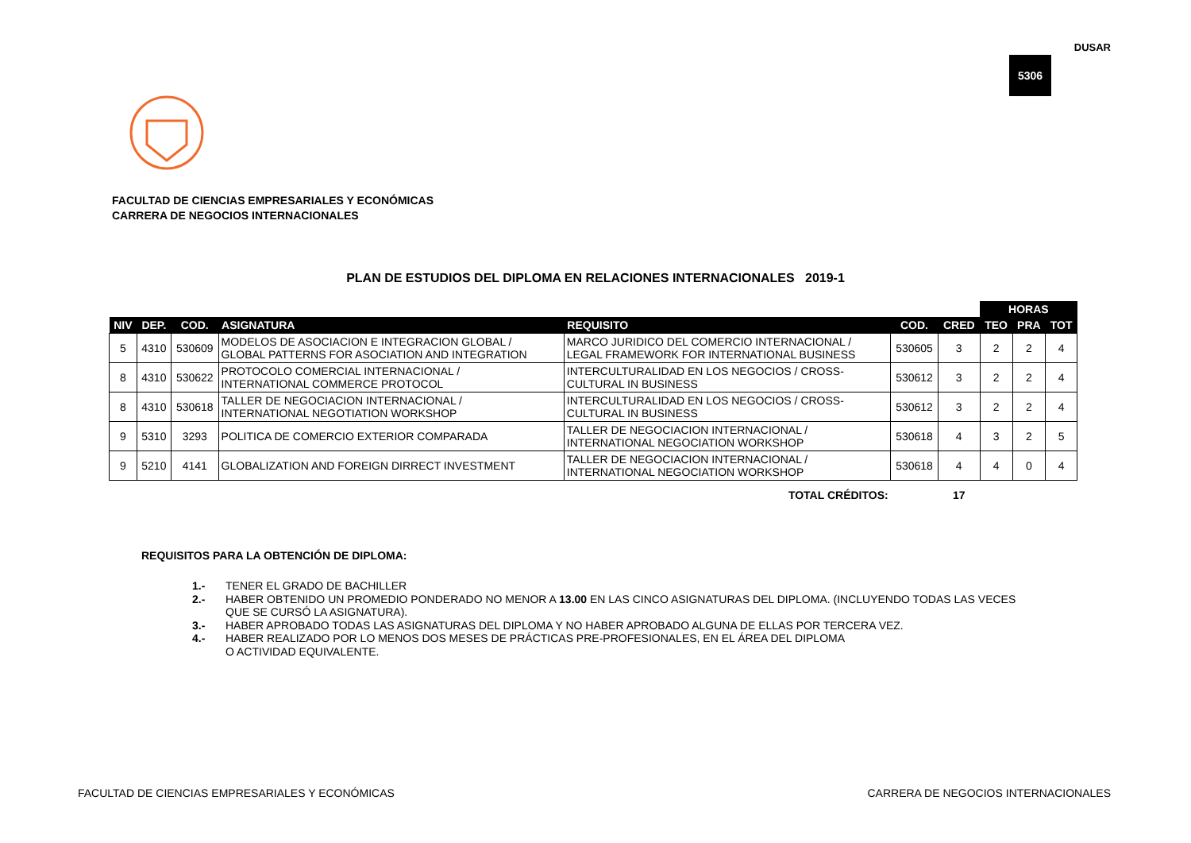DUSAR
5306
FACULTAD DE CIENCIAS EMPRESARIALES Y ECONÓMICAS
CARRERA DE NEGOCIOS INTERNACIONALES
PLAN DE ESTUDIOS DEL DIPLOMA EN RELACIONES INTERNACIONALES 2019-1
| | | | | | | | HORAS | | |
| --- | --- | --- | --- | --- | --- | --- | --- | --- | --- |
| NIV | DEP. | COD. | ASIGNATURA | REQUISITO | COD. | CRED | TEO | PRA | TOT |
| 5 | 4310 | 530609 | MODELOS DE ASOCIACION E INTEGRACION GLOBAL / GLOBAL PATTERNS FOR ASOCIATION AND INTEGRATION | MARCO JURIDICO DEL COMERCIO INTERNACIONAL / LEGAL FRAMEWORK FOR INTERNATIONAL BUSINESS | 530605 | 3 | 2 | 2 | 4 |
| 8 | 4310 | 530622 | PROTOCOLO COMERCIAL INTERNACIONAL / INTERNATIONAL COMMERCE PROTOCOL | INTERCULTURALIDAD EN LOS NEGOCIOS / CROSS- CULTURAL IN BUSINESS | 530612 | 3 | 2 | 2 | 4 |
| 8 | 4310 | 530618 | TALLER DE NEGOCIACION INTERNACIONAL / INTERNATIONAL NEGOTIATION WORKSHOP | INTERCULTURALIDAD EN LOS NEGOCIOS / CROSS- CULTURAL IN BUSINESS | 530612 | 3 | 2 | 2 | 4 |
| 9 | 5310 | 3293 | POLITICA DE COMERCIO EXTERIOR COMPARADA | TALLER DE NEGOCIACION INTERNACIONAL / INTERNATIONAL NEGOCIATION WORKSHOP | 530618 | 4 | 3 | 2 | 5 |
| 9 | 5210 | 4141 | GLOBALIZATION AND FOREIGN DIRRECT INVESTMENT | TALLER DE NEGOCIACION INTERNACIONAL / INTERNATIONAL NEGOCIATION WORKSHOP | 530618 | 4 | 4 | 0 | 4 |
| TOTAL CRÉDITOS: | | | | | | 17 | | | |
REQUISITOS PARA LA OBTENCIÓN DE DIPLOMA:
1.- TENER EL GRADO DE BACHILLER
2.- HABER OBTENIDO UN PROMEDIO PONDERADO NO MENOR A 13.00 EN LAS CINCO ASIGNATURAS DEL DIPLOMA. (INCLUYENDO TODAS LAS VECES
QUE SE CURSÓ LA ASIGNATURA).
3.- HABER APROBADO TODAS LAS ASIGNATURAS DEL DIPLOMA Y NO HABER APROBADO ALGUNA DE ELLAS POR TERCERA VEZ.
4.- HABER REALIZADO POR LO MENOS DOS MESES DE PRÁCTICAS PRE-PROFESIONALES, EN EL ÁREA DEL DIPLOMA
O ACTIVIDAD EQUIVALENTE.
FACULTAD DE CIENCIAS EMPRESARIALES Y ECONÓMICAS CARRERA DE NEGOCIOS INTERNACIONALES